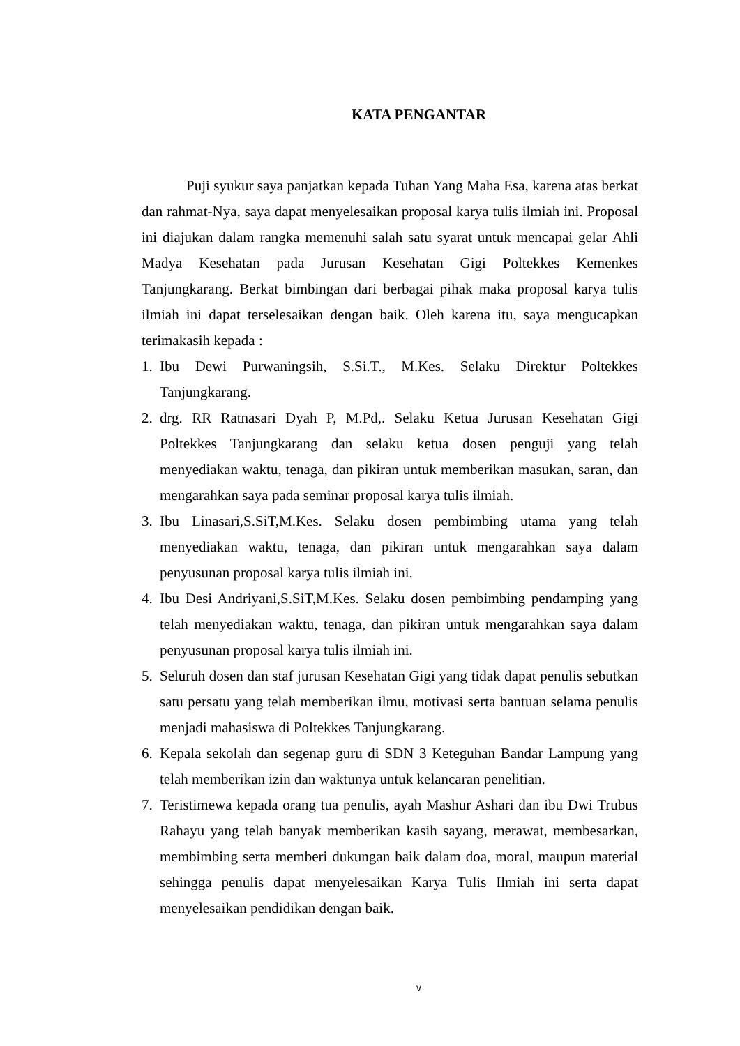KATA PENGANTAR
Puji syukur saya panjatkan kepada Tuhan Yang Maha Esa, karena atas berkat dan rahmat-Nya, saya dapat menyelesaikan proposal karya tulis ilmiah ini. Proposal ini diajukan dalam rangka memenuhi salah satu syarat untuk mencapai gelar Ahli Madya Kesehatan pada Jurusan Kesehatan Gigi Poltekkes Kemenkes Tanjungkarang. Berkat bimbingan dari berbagai pihak maka proposal karya tulis ilmiah ini dapat terselesaikan dengan baik. Oleh karena itu, saya mengucapkan terimakasih kepada :
1. Ibu Dewi Purwaningsih, S.Si.T., M.Kes. Selaku Direktur Poltekkes Tanjungkarang.
2. drg. RR Ratnasari Dyah P, M.Pd,. Selaku Ketua Jurusan Kesehatan Gigi Poltekkes Tanjungkarang dan selaku ketua dosen penguji yang telah menyediakan waktu, tenaga, dan pikiran untuk memberikan masukan, saran, dan mengarahkan saya pada seminar proposal karya tulis ilmiah.
3. Ibu Linasari,S.SiT,M.Kes. Selaku dosen pembimbing utama yang telah menyediakan waktu, tenaga, dan pikiran untuk mengarahkan saya dalam penyusunan proposal karya tulis ilmiah ini.
4. Ibu Desi Andriyani,S.SiT,M.Kes. Selaku dosen pembimbing pendamping yang telah menyediakan waktu, tenaga, dan pikiran untuk mengarahkan saya dalam penyusunan proposal karya tulis ilmiah ini.
5. Seluruh dosen dan staf jurusan Kesehatan Gigi yang tidak dapat penulis sebutkan satu persatu yang telah memberikan ilmu, motivasi serta bantuan selama penulis menjadi mahasiswa di Poltekkes Tanjungkarang.
6. Kepala sekolah dan segenap guru di SDN 3 Keteguhan Bandar Lampung yang telah memberikan izin dan waktunya untuk kelancaran penelitian.
7. Teristimewa kepada orang tua penulis, ayah Mashur Ashari dan ibu Dwi Trubus Rahayu yang telah banyak memberikan kasih sayang, merawat, membesarkan, membimbing serta memberi dukungan baik dalam doa, moral, maupun material sehingga penulis dapat menyelesaikan Karya Tulis Ilmiah ini serta dapat menyelesaikan pendidikan dengan baik.
v